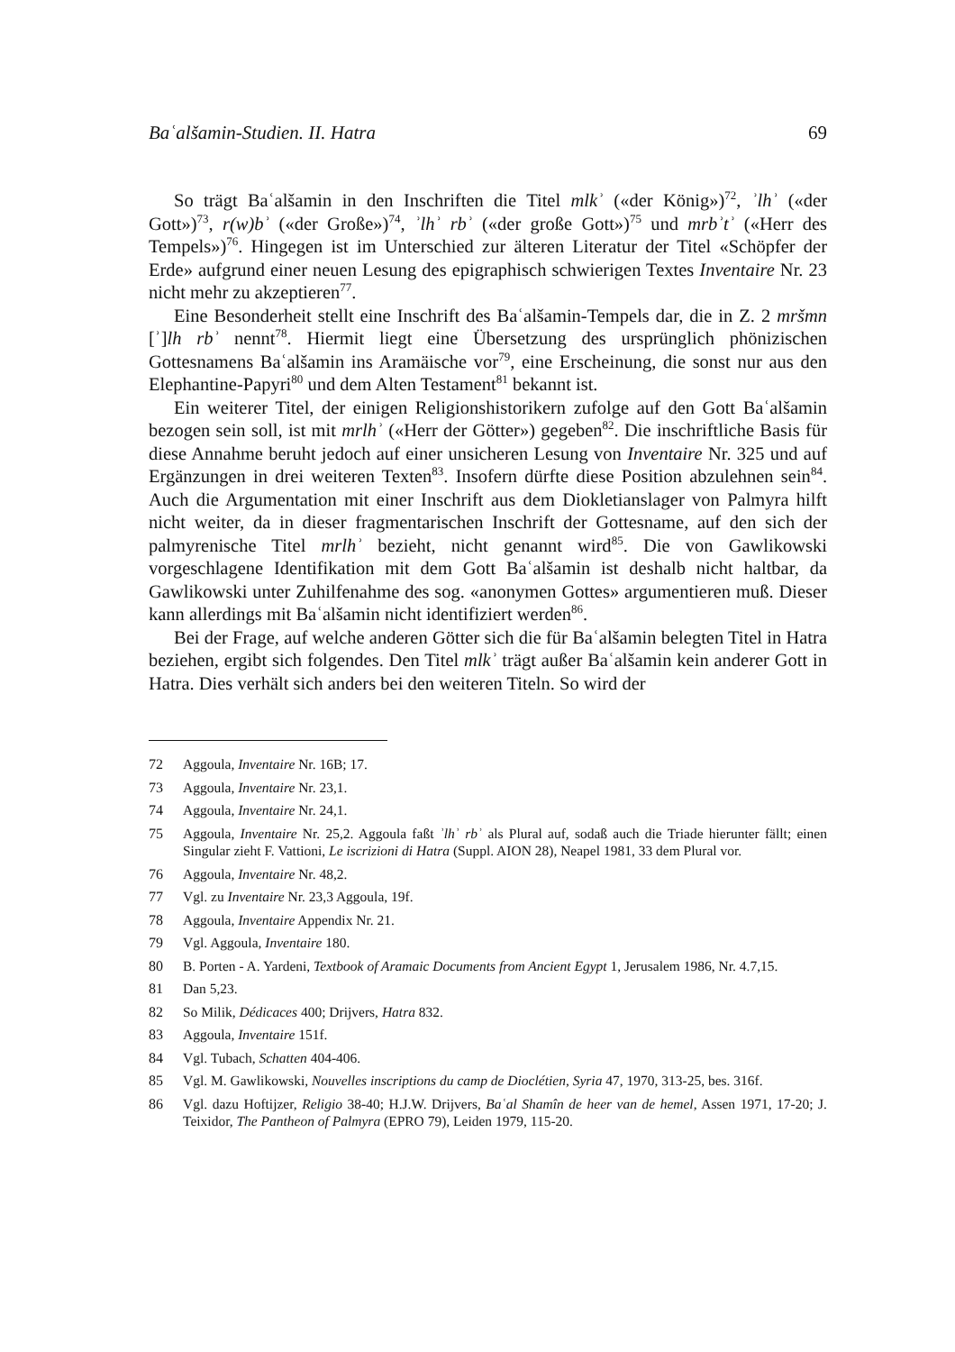Baʿalšamin-Studien. II. Hatra 69
So trägt Baʿalšamin in den Inschriften die Titel mlkʾ («der König»)<sup>72</sup>, ʾlhʾ («der Gott»)<sup>73</sup>, r(w)bʾ («der Große»)<sup>74</sup>, ʾlhʾ rbʾ («der große Gott»)<sup>75</sup> und mrbʾtʾ («Herr des Tempels»)<sup>76</sup>. Hingegen ist im Unterschied zur älteren Literatur der Titel «Schöpfer der Erde» aufgrund einer neuen Lesung des epigraphisch schwierigen Textes Inventaire Nr. 23 nicht mehr zu akzeptieren<sup>77</sup>.
Eine Besonderheit stellt eine Inschrift des Baʿalšamin-Tempels dar, die in Z. 2 mršmn [ʾ]lh rbʾ nennt<sup>78</sup>. Hiermit liegt eine Übersetzung des ursprünglich phönizischen Gottesnamens Baʿalšamin ins Aramäische vor<sup>79</sup>, eine Erscheinung, die sonst nur aus den Elephantine-Papyri<sup>80</sup> und dem Alten Testament<sup>81</sup> bekannt ist.
Ein weiterer Titel, der einigen Religionshistorikern zufolge auf den Gott Baʿalšamin bezogen sein soll, ist mit mrlhʾ («Herr der Götter») gegeben<sup>82</sup>. Die inschriftliche Basis für diese Annahme beruht jedoch auf einer unsicheren Lesung von Inventaire Nr. 325 und auf Ergänzungen in drei weiteren Texten<sup>83</sup>. Insofern dürfte diese Position abzulehnen sein<sup>84</sup>. Auch die Argumentation mit einer Inschrift aus dem Diokletianslager von Palmyra hilft nicht weiter, da in dieser fragmentarischen Inschrift der Gottesname, auf den sich der palmyrenische Titel mrlhʾ bezieht, nicht genannt wird<sup>85</sup>. Die von Gawlikowski vorgeschlagene Identifikation mit dem Gott Baʿalšamin ist deshalb nicht haltbar, da Gawlikowski unter Zuhilfenahme des sog. «anonymen Gottes» argumentieren muß. Dieser kann allerdings mit Baʿalšamin nicht identifiziert werden<sup>86</sup>.
Bei der Frage, auf welche anderen Götter sich die für Baʿalšamin belegten Titel in Hatra beziehen, ergibt sich folgendes. Den Titel mlkʾ trägt außer Baʿalšamin kein anderer Gott in Hatra. Dies verhält sich anders bei den weiteren Titeln. So wird der
72 Aggoula, Inventaire Nr. 16B; 17.
73 Aggoula, Inventaire Nr. 23,1.
74 Aggoula, Inventaire Nr. 24,1.
75 Aggoula, Inventaire Nr. 25,2. Aggoula faßt ʾlhʾ rbʾ als Plural auf, sodaß auch die Triade hierunter fällt; einen Singular zieht F. Vattioni, Le iscrizioni di Hatra (Suppl. AION 28), Neapel 1981, 33 dem Plural vor.
76 Aggoula, Inventaire Nr. 48,2.
77 Vgl. zu Inventaire Nr. 23,3 Aggoula, 19f.
78 Aggoula, Inventaire Appendix Nr. 21.
79 Vgl. Aggoula, Inventaire 180.
80 B. Porten - A. Yardeni, Textbook of Aramaic Documents from Ancient Egypt 1, Jerusalem 1986, Nr. 4.7,15.
81 Dan 5,23.
82 So Milik, Dédicaces 400; Drijvers, Hatra 832.
83 Aggoula, Inventaire 151f.
84 Vgl. Tubach, Schatten 404-406.
85 Vgl. M. Gawlikowski, Nouvelles inscriptions du camp de Dioclétien, Syria 47, 1970, 313-25, bes. 316f.
86 Vgl. dazu Hoftijzer, Religio 38-40; H.J.W. Drijvers, Baʿal Shamîn de heer van de hemel, Assen 1971, 17-20; J. Teixidor, The Pantheon of Palmyra (EPRO 79), Leiden 1979, 115-20.